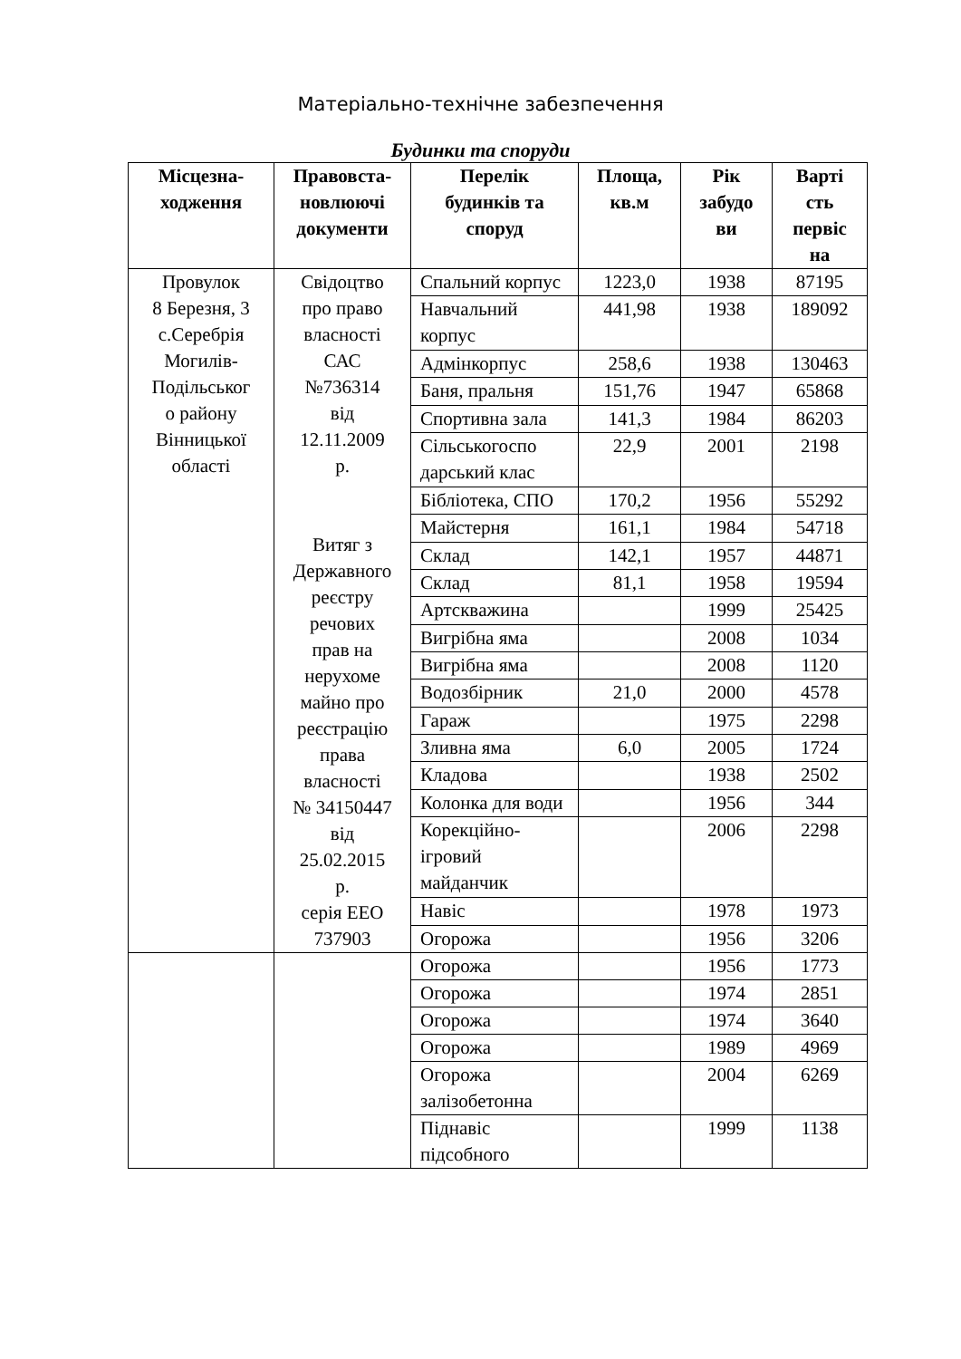Матеріально-технічне забезпечення
Будинки та споруди
| Місцезна- ходження | Правовста- новлюючі документи | Перелік будинків та споруд | Площа, кв.м | Рік забудо ви | Варті сть первіс на |
| --- | --- | --- | --- | --- | --- |
| Провулок 8 Березня, 3 с.Серебрія Могилів- Подільськог о району Вінницької області | Свідоцтво про право власності САС №736314 від 12.11.2009 р. Витяг з Державного реєстру речових прав на нерухоме майно про реєстрацію права власності № 34150447 від 25.02.2015 р. серія ЕЕО 737903 | Спальний корпус | 1223,0 | 1938 | 87195 |
| | | Навчальний корпус | 441,98 | 1938 | 189092 |
| | | Адмінкорпус | 258,6 | 1938 | 130463 |
| | | Баня, пральня | 151,76 | 1947 | 65868 |
| | | Спортивна зала | 141,3 | 1984 | 86203 |
| | | Сільськогоспо дарський клас | 22,9 | 2001 | 2198 |
| | | Бібліотека, СПО | 170,2 | 1956 | 55292 |
| | | Майстерня | 161,1 | 1984 | 54718 |
| | | Склад | 142,1 | 1957 | 44871 |
| | | Склад | 81,1 | 1958 | 19594 |
| | | Артсквaжина | | 1999 | 25425 |
| | | Вигрібна яма | | 2008 | 1034 |
| | | Вигрібна яма | | 2008 | 1120 |
| | | Водозбірник | 21,0 | 2000 | 4578 |
| | | Гараж | | 1975 | 2298 |
| | | Зливна яма | 6,0 | 2005 | 1724 |
| | | Кладова | | 1938 | 2502 |
| | | Колонка для води | | 1956 | 344 |
| | | Корекційно-ігровий майданчик | | 2006 | 2298 |
| | | Навіс | | 1978 | 1973 |
| | | Огорожа | | 1956 | 3206 |
| | | Огорожа | | 1956 | 1773 |
| | | Огорожа | | 1974 | 2851 |
| | | Огорожа | | 1974 | 3640 |
| | | Огорожа | | 1989 | 4969 |
| | | Огорожа залізобетонна | | 2004 | 6269 |
| | | Піднавіс підсобного | | 1999 | 1138 |